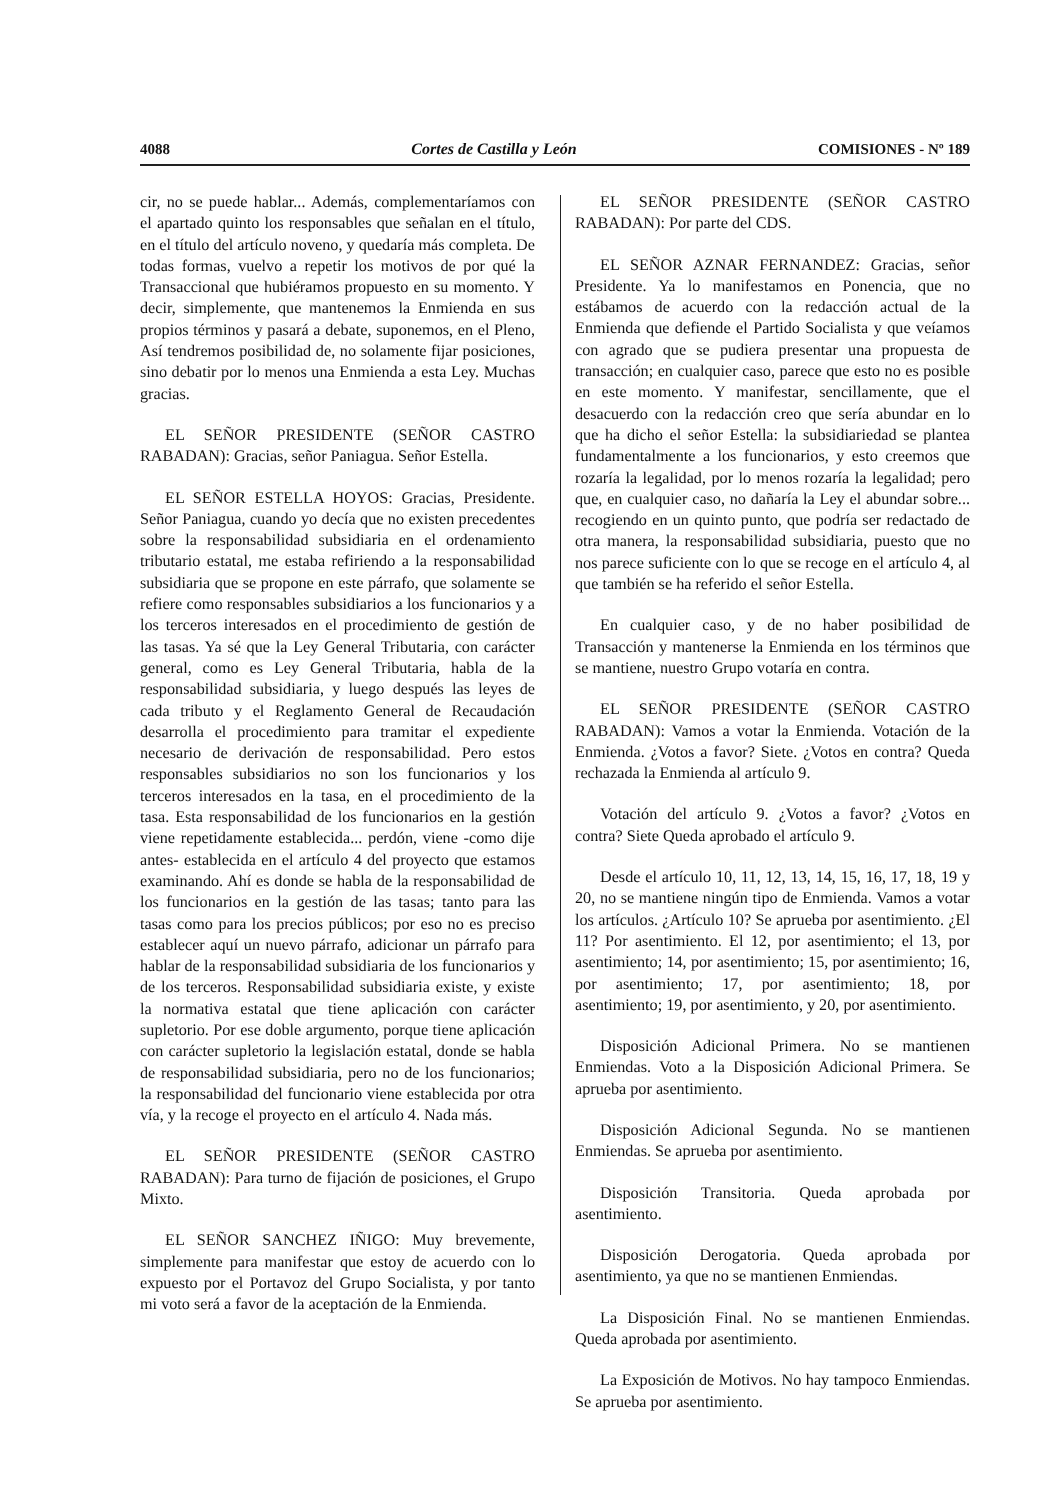4088 Cortes de Castilla y León COMISIONES - Nº 189
cir, no se puede hablar... Además, complementaríamos con el apartado quinto los responsables que señalan en el título, en el título del artículo noveno, y quedaría más completa. De todas formas, vuelvo a repetir los motivos de por qué la Transaccional que hubiéramos propuesto en su momento. Y decir, simplemente, que mantenemos la Enmienda en sus propios términos y pasará a debate, suponemos, en el Pleno, Así tendremos posibilidad de, no solamente fijar posiciones, sino debatir por lo menos una Enmienda a esta Ley. Muchas gracias.
EL SEÑOR PRESIDENTE (SEÑOR CASTRO RABADAN): Gracias, señor Paniagua. Señor Estella.
EL SEÑOR ESTELLA HOYOS: Gracias, Presidente. Señor Paniagua, cuando yo decía que no existen precedentes sobre la responsabilidad subsidiaria en el ordenamiento tributario estatal, me estaba refiriendo a la responsabilidad subsidiaria que se propone en este párrafo, que solamente se refiere como responsables subsidiarios a los funcionarios y a los terceros interesados en el procedimiento de gestión de las tasas. Ya sé que la Ley General Tributaria, con carácter general, como es Ley General Tributaria, habla de la responsabilidad subsidiaria, y luego después las leyes de cada tributo y el Reglamento General de Recaudación desarrolla el procedimiento para tramitar el expediente necesario de derivación de responsabilidad. Pero estos responsables subsidiarios no son los funcionarios y los terceros interesados en la tasa, en el procedimiento de la tasa. Esta responsabilidad de los funcionarios en la gestión viene repetidamente establecida... perdón, viene -como dije antes- establecida en el artículo 4 del proyecto que estamos examinando. Ahí es donde se habla de la responsabilidad de los funcionarios en la gestión de las tasas; tanto para las tasas como para los precios públicos; por eso no es preciso establecer aquí un nuevo párrafo, adicionar un párrafo para hablar de la responsabilidad subsidiaria de los funcionarios y de los terceros. Responsabilidad subsidiaria existe, y existe la normativa estatal que tiene aplicación con carácter supletorio. Por ese doble argumento, porque tiene aplicación con carácter supletorio la legislación estatal, donde se habla de responsabilidad subsidiaria, pero no de los funcionarios; la responsabilidad del funcionario viene establecida por otra vía, y la recoge el proyecto en el artículo 4. Nada más.
EL SEÑOR PRESIDENTE (SEÑOR CASTRO RABADAN): Para turno de fijación de posiciones, el Grupo Mixto.
EL SEÑOR SANCHEZ IÑIGO: Muy brevemente, simplemente para manifestar que estoy de acuerdo con lo expuesto por el Portavoz del Grupo Socialista, y por tanto mi voto será a favor de la aceptación de la Enmienda.
EL SEÑOR PRESIDENTE (SEÑOR CASTRO RABADAN): Por parte del CDS.
EL SEÑOR AZNAR FERNANDEZ: Gracias, señor Presidente. Ya lo manifestamos en Ponencia, que no estábamos de acuerdo con la redacción actual de la Enmienda que defiende el Partido Socialista y que veíamos con agrado que se pudiera presentar una propuesta de transacción; en cualquier caso, parece que esto no es posible en este momento. Y manifestar, sencillamente, que el desacuerdo con la redacción creo que sería abundar en lo que ha dicho el señor Estella: la subsidiariedad se plantea fundamentalmente a los funcionarios, y esto creemos que rozaría la legalidad, por lo menos rozaría la legalidad; pero que, en cualquier caso, no dañaría la Ley el abundar sobre... recogiendo en un quinto punto, que podría ser redactado de otra manera, la responsabilidad subsidiaria, puesto que no nos parece suficiente con lo que se recoge en el artículo 4, al que también se ha referido el señor Estella.
En cualquier caso, y de no haber posibilidad de Transacción y mantenerse la Enmienda en los términos que se mantiene, nuestro Grupo votaría en contra.
EL SEÑOR PRESIDENTE (SEÑOR CASTRO RABADAN): Vamos a votar la Enmienda. Votación de la Enmienda. ¿Votos a favor? Siete. ¿Votos en contra? Queda rechazada la Enmienda al artículo 9.
Votación del artículo 9. ¿Votos a favor? ¿Votos en contra? Siete Queda aprobado el artículo 9.
Desde el artículo 10, 11, 12, 13, 14, 15, 16, 17, 18, 19 y 20, no se mantiene ningún tipo de Enmienda. Vamos a votar los artículos. ¿Artículo 10? Se aprueba por asentimiento. ¿El 11? Por asentimiento. El 12, por asentimiento; el 13, por asentimiento; 14, por asentimiento; 15, por asentimiento; 16, por asentimiento; 17, por asentimiento; 18, por asentimiento; 19, por asentimiento, y 20, por asentimiento.
Disposición Adicional Primera. No se mantienen Enmiendas. Voto a la Disposición Adicional Primera. Se aprueba por asentimiento.
Disposición Adicional Segunda. No se mantienen Enmiendas. Se aprueba por asentimiento.
Disposición Transitoria. Queda aprobada por asentimiento.
Disposición Derogatoria. Queda aprobada por asentimiento, ya que no se mantienen Enmiendas.
La Disposición Final. No se mantienen Enmiendas. Queda aprobada por asentimiento.
La Exposición de Motivos. No hay tampoco Enmiendas. Se aprueba por asentimiento.